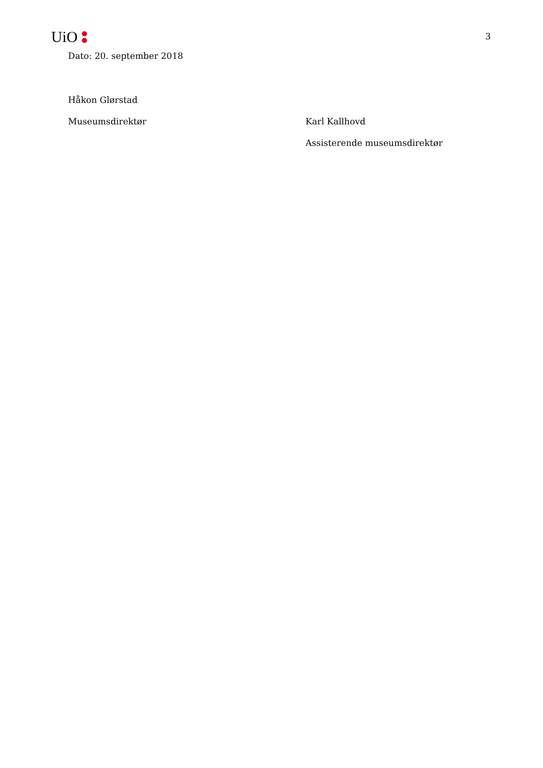UiO
3
Dato: 20. september 2018
Håkon Glørstad
Museumsdirektør Karl Kallhovd
Assisterende museumsdirektør